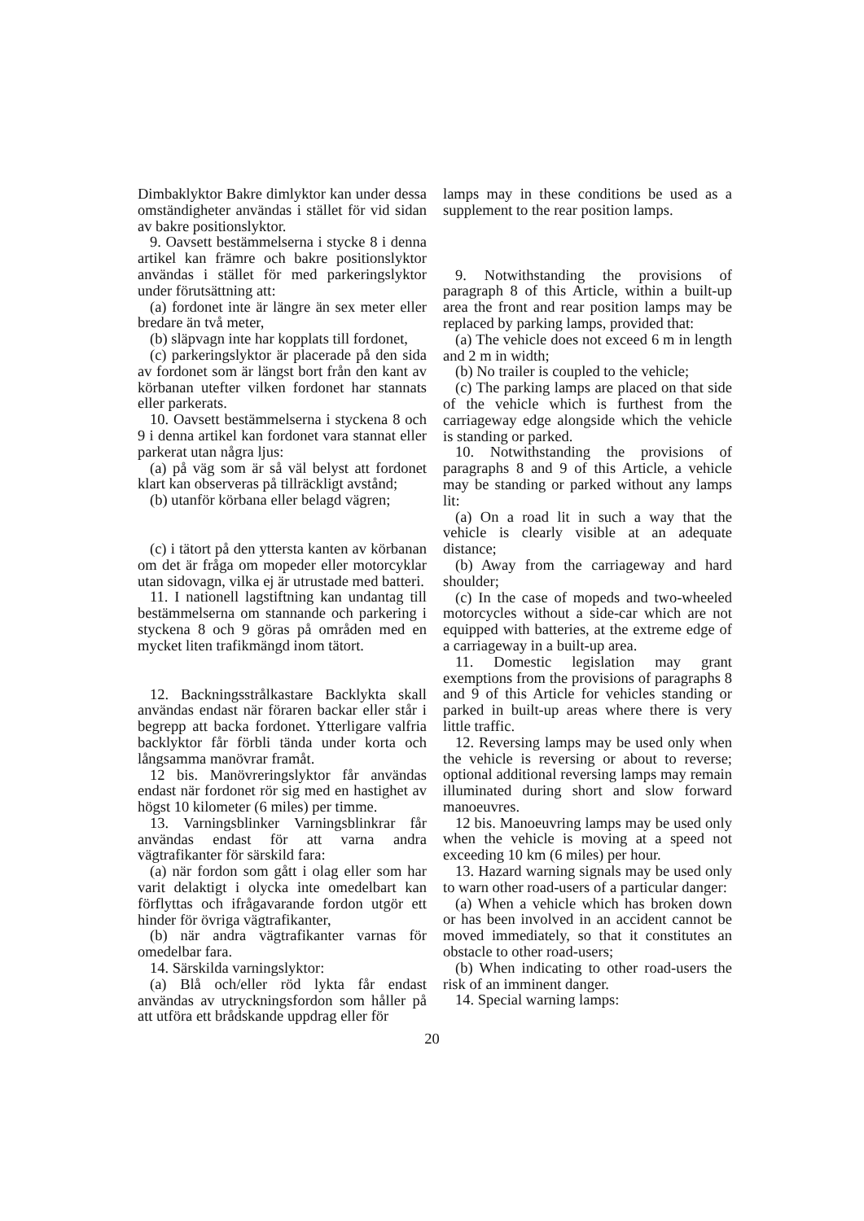Dimbaklyktor Bakre dimlyktor kan under dessa omständigheter användas i stället för vid sidan av bakre positionslyktor.
9. Oavsett bestämmelserna i stycke 8 i denna artikel kan främre och bakre positionslyktor användas i stället för med parkeringslyktor under förutsättning att:
(a) fordonet inte är längre än sex meter eller bredare än två meter,
(b) släpvagn inte har kopplats till fordonet,
(c) parkeringslyktor är placerade på den sida av fordonet som är längst bort från den kant av körbanan utefter vilken fordonet har stannats eller parkerats.
10. Oavsett bestämmelserna i styckena 8 och 9 i denna artikel kan fordonet vara stannat eller parkerat utan några ljus:
(a) på väg som är så väl belyst att fordonet klart kan observeras på tillräckligt avstånd;
(b) utanför körbana eller belagd vägren;
(c) i tätort på den yttersta kanten av körbanan om det är fråga om mopeder eller motorcyklar utan sidovagn, vilka ej är utrustade med batteri.
11. I nationell lagstiftning kan undantag till bestämmelserna om stannande och parkering i styckena 8 och 9 göras på områden med en mycket liten trafikmängd inom tätort.
12. Backningsstrålkastare Backlykta skall användas endast när föraren backar eller står i begrepp att backa fordonet. Ytterligare valfria backlyktor får förbli tända under korta och långsamma manövrar framåt.
12 bis. Manövreringslyktor får användas endast när fordonet rör sig med en hastighet av högst 10 kilometer (6 miles) per timme.
13. Varningsblinker Varningsblinkrar får användas endast för att varna andra vägtrafikanter för särskild fara:
(a) när fordon som gått i olag eller som har varit delaktigt i olycka inte omedelbart kan förflyttas och ifrågavarande fordon utgör ett hinder för övriga vägtrafikanter,
(b) när andra vägtrafikanter varnas för omedelbar fara.
14. Särskilda varningslyktor:
(a) Blå och/eller röd lykta får endast användas av utryckningsfordon som håller på att utföra ett brådskande uppdrag eller för
lamps may in these conditions be used as a supplement to the rear position lamps.
9. Notwithstanding the provisions of paragraph 8 of this Article, within a built-up area the front and rear position lamps may be replaced by parking lamps, provided that:
(a) The vehicle does not exceed 6 m in length and 2 m in width;
(b) No trailer is coupled to the vehicle;
(c) The parking lamps are placed on that side of the vehicle which is furthest from the carriageway edge alongside which the vehicle is standing or parked.
10. Notwithstanding the provisions of paragraphs 8 and 9 of this Article, a vehicle may be standing or parked without any lamps lit:
(a) On a road lit in such a way that the vehicle is clearly visible at an adequate distance;
(b) Away from the carriageway and hard shoulder;
(c) In the case of mopeds and two-wheeled motorcycles without a side-car which are not equipped with batteries, at the extreme edge of a carriageway in a built-up area.
11. Domestic legislation may grant exemptions from the provisions of paragraphs 8 and 9 of this Article for vehicles standing or parked in built-up areas where there is very little traffic.
12. Reversing lamps may be used only when the vehicle is reversing or about to reverse; optional additional reversing lamps may remain illuminated during short and slow forward manoeuvres.
12 bis. Manoeuvring lamps may be used only when the vehicle is moving at a speed not exceeding 10 km (6 miles) per hour.
13. Hazard warning signals may be used only to warn other road-users of a particular danger:
(a) When a vehicle which has broken down or has been involved in an accident cannot be moved immediately, so that it constitutes an obstacle to other road-users;
(b) When indicating to other road-users the risk of an imminent danger.
14. Special warning lamps:
20